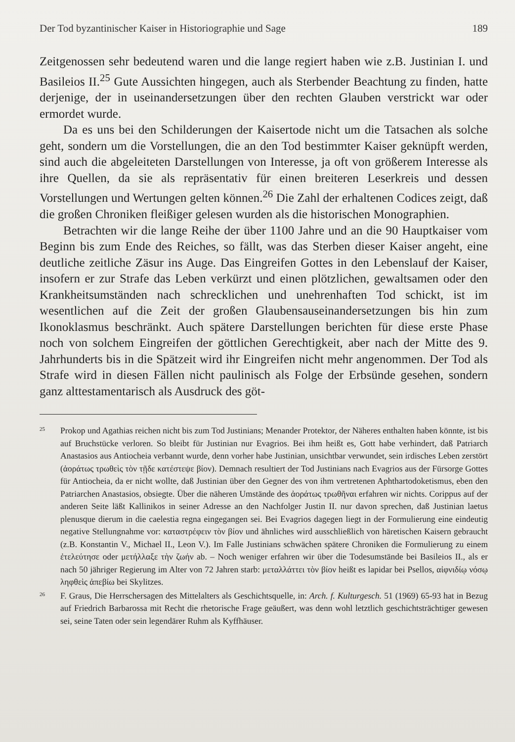Der Tod byzantinischer Kaiser in Historiographie und Sage 189
Zeitgenossen sehr bedeutend waren und die lange regiert haben wie z.B. Justinian I. und Basileios II.<sup>25</sup> Gute Aussichten hingegen, auch als Sterbender Beachtung zu finden, hatte derjenige, der in useinandersetzungen über den rechten Glauben verstrickt war oder ermordet wurde.
Da es uns bei den Schilderungen der Kaisertode nicht um die Tatsachen als solche geht, sondern um die Vorstellungen, die an den Tod bestimmter Kaiser geknüpft werden, sind auch die abgeleiteten Darstellungen von Interesse, ja oft von größerem Interesse als ihre Quellen, da sie als repräsentativ für einen breiteren Leserkreis und dessen Vorstellungen und Wertungen gelten können.<sup>26</sup> Die Zahl der erhaltenen Codices zeigt, daß die großen Chroniken fleißiger gelesen wurden als die historischen Monographien.
Betrachten wir die lange Reihe der über 1100 Jahre und an die 90 Hauptkaiser vom Beginn bis zum Ende des Reiches, so fällt, was das Sterben dieser Kaiser angeht, eine deutliche zeitliche Zäsur ins Auge. Das Eingreifen Gottes in den Lebenslauf der Kaiser, insofern er zur Strafe das Leben verkürzt und einen plötzlichen, gewaltsamen oder den Krankheitsumständen nach schrecklichen und unehrenhaften Tod schickt, ist im wesentlichen auf die Zeit der großen Glaubensauseinandersetzungen bis hin zum Ikonoklasmus beschränkt. Auch spätere Darstellungen berichten für diese erste Phase noch von solchem Eingreifen der göttlichen Gerechtigkeit, aber nach der Mitte des 9. Jahrhunderts bis in die Spätzeit wird ihr Eingreifen nicht mehr angenommen. Der Tod als Strafe wird in diesen Fällen nicht paulinisch als Folge der Erbsünde gesehen, sondern ganz alttestamentarisch als Ausdruck des göt-
25 Prokop und Agathias reichen nicht bis zum Tod Justinians; Menander Protektor, der Näheres enthalten haben könnte, ist bis auf Bruchstücke verloren. So bleibt für Justinian nur Evagrios. Bei ihm heißt es, Gott habe verhindert, daß Patriarch Anastasios aus Antiocheia verbannt wurde, denn vorher habe Justinian, unsichtbar verwundet, sein irdisches Leben zerstört (ἀοράτως τρωθεὶς τὸν τῇδε κατέστεψε βίον). Demnach resultiert der Tod Justinians nach Evagrios aus der Fürsorge Gottes für Antiocheia, da er nicht wollte, daß Justinian über den Gegner des von ihm vertretenen Aphthartodoketismus, eben den Patriarchen Anastasios, obsiegte. Über die näheren Umstände des ἀοράτως τρωθῆναι erfahren wir nichts. Corippus auf der anderen Seite läßt Kallinikos in seiner Adresse an den Nachfolger Justin II. nur davon sprechen, daß Justinian laetus plenusque dierum in die caelestia regna eingegangen sei. Bei Evagrios dagegen liegt in der Formulierung eine eindeutig negative Stellungnahme vor: καταστρέφειν τὸν βίον und ähnliches wird ausschließlich von häretischen Kaisern gebraucht (z.B. Konstantin V., Michael II., Leon V.). Im Falle Justinians schwächen spätere Chroniken die Formulierung zu einem ἐτελεύτησε oder μετήλλαξε τὴν ζωήν ab. – Noch weniger erfahren wir über die Todesumstände bei Basileios II., als er nach 50 jähriger Regierung im Alter von 72 Jahren starb: μεταλλάττει τὸν βίον heißt es lapidar bei Psellos, αἰφνιδίῳ νόσῳ ληφθεὶς ἀπεβίω bei Skylitzes.
26 F. Graus, Die Herrschersagen des Mittelalters als Geschichtsquelle, in: Arch. f. Kulturgesch. 51 (1969) 65-93 hat in Bezug auf Friedrich Barbarossa mit Recht die rhetorische Frage geäußert, was denn wohl letztlich geschichtsträchtiger gewesen sei, seine Taten oder sein legendärer Ruhm als Kyffhäuser.